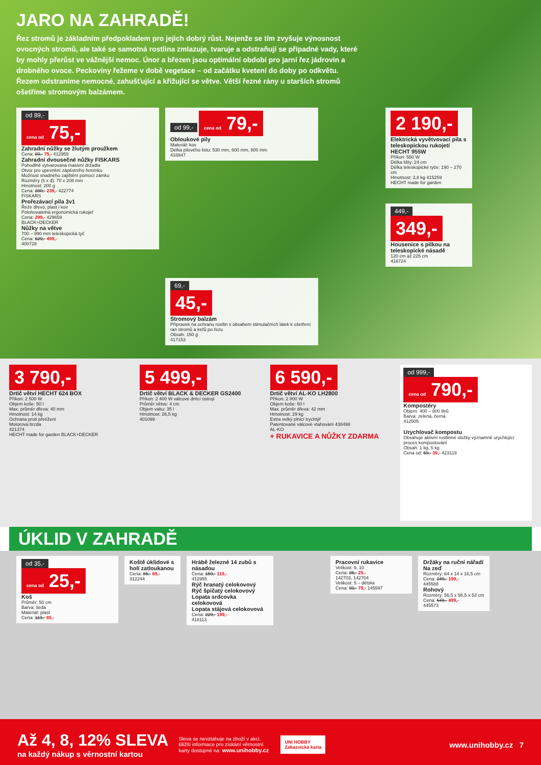JARO NA ZAHRADĚ!
Řez stromů je základním předpokladem pro jejich dobrý růst. Nejenže se tím zvyšuje výnosnost ovocných stromů, ale také se samotná rostlina zmlazuje, tvaruje a odstraňují se případné vady, které by mohly přerůst ve vážnější nemoc. Únor a březen jsou optimální období pro jarní řez jádrovin a drobného ovoce. Peckoviny řežeme v době vegetace – od začátku kvetení do doby po odkvětu. Řezem odstraníme nemocné, zahušťující a křižující se větve. Větší řezné rány u starších stromů ošetříme stromovým balzámem.
od 89,-
cena od 75,-
Zahradní nůžky se žlutým proužkem
Cena: 89,- 75,- 412959
Zahradní dvousečné nůžky FISKARS
Pohodlně vytvarovaná masivní držadla
Otvor pro upevnění zápěstního řemínku
Možnost snadného zajištění pomocí zámku
Rozměry (š x d): 70 x 208 mm
Hmotnost: 200 g
Cena: 390,- 239,- 422774
FISKARS
Prořezávací pila 3v1
Řeže dřevo, plast i kov
Polohovatelná ergonomická rukojeť
Cena: 299,- 429659
BLACK+DECKER
Nůžky na větve
700 – 990 mm teleskopická tyč
Cena: 629,- 499,-
400728
od 99,- cena od 79,-
Obloukové pily
Materiál: kov
Délka pilového listu: 530 mm, 600 mm, 800 mm
416947
69,-
45,-
Stromový balzám
Přípravek na ochranu rostlin s obsahem stimulačních látek k ošetření ran stromů a keřů po řezu
Obsah: 150 g
417153
2 190,-
Elektrická vyvětvovací pila s teleskopickou rukojetí HECHT 955W
Příkon: 550 W
Délka lišty: 24 cm
Délka teleskopické tyče: 190 – 270 cm
Hmotnost: 3,8 kg 415259
HECHT made for garden
449,-
349,-
Housenice s pilkou na teleskopické násadě
120 cm až 225 cm
416724
3 790,-
Drtič větví HECHT 624 BOX
Příkon: 2 500 W
Objem koše: 50 l
Max. průměr dřeva: 40 mm
Hmotnost: 14 kg
Ochrana proti přetížení
Motorová brzda
421374
HECHT made for garden BLACK+DECKER
5 499,-
Drtič větví BLACK & DECKER GS2400
Příkon: 2 400 W válcové drtící ústrojí
Průměr větve: 4 cm
Objem vaku: 35 l
Hmotnost: 26,5 kg
401099
6 590,-
Drtič větví AL-KO LH2800
Příkon: 2 800 W
Objem koše: 50 l
Max. průměr dřeva: 42 mm
Hmotnost: 29 kg
Extra velký plnicí trychtýř
Patentované válcové vtahování 438498
AL-KO
+ RUKAVICE A NŮŽKY ZDARMA
od 999,-
cena od 790,-
Kompostéry
Objem: 400 – 800 litrů
Barva: zelená, černá
412505
Urychlovač kompostu
Obsahuje aktivní rostlinné složky významně urychlující proces kompostování
Obsah: 1 kg, 5 kg
Cena od: 59,- 39,- 423119
ÚKLID V ZAHRADĚ
od 35,-
cena od 25,-
Koš
Průměr: 50 cm
Barva: šedá
Materiál: plast
Cena: 119,- 85,-
Koště úklidové s holí zatloukanou
Cena: 85,- 69,-
312244
Hrábě železné 14 zubů s násadou
Cena: 159,- 119,-
412955
Rýč hranatý celokovový
Rýč špičatý celokovový
Lopata srdcovka celokovová
Lopata stájová celokovová
Cena: 229,- 199,-
418113
Pracovní rukavice
Velikost: 9, 10
Cena: 35,- 25,-
142703, 142704
Velikost: 5 – dětské
Cena: 99,- 79,- 145597
Držáky na ruční nářadí
Na zeď
Rozměry: 64 x 14 x 16,5 cm
Cena: 249,- 199,-
445588
Rohový
Rozměry: 56,5 x 56,5 x 53 cm
Cena: 649,- 499,-
445573
Až 4, 8, 12% SLEVA
na každý nákup s věrnostní kartou
Sleva se nevztahuje na zboží v akci. Bližší informace pro získání věrnostní karty dostupné na: www.unihobby.cz
UNI HOBBY
Zákaznická karta
www.unihobby.cz 7